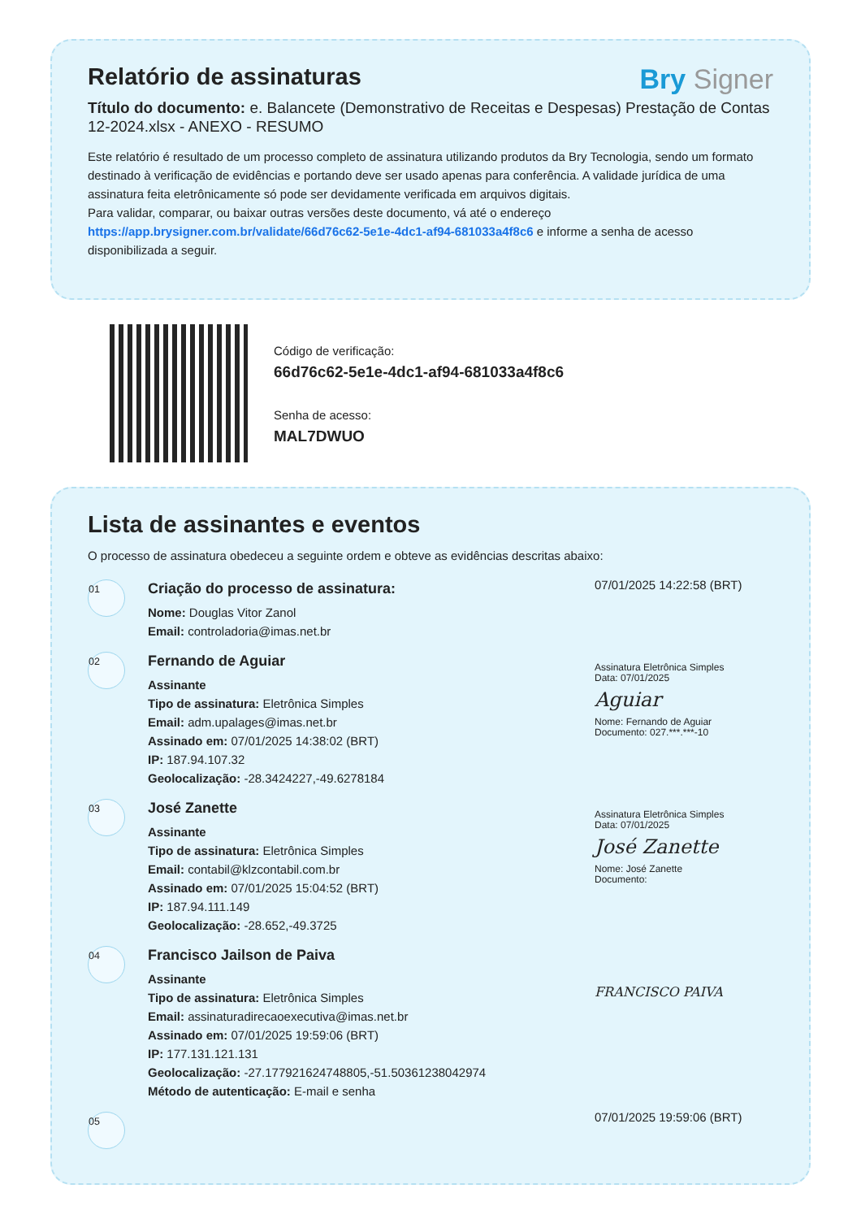Relatório de assinaturas
Bry Signer
Título do documento: e. Balancete (Demonstrativo de Receitas e Despesas) Prestação de Contas 12-2024.xlsx - ANEXO - RESUMO
Este relatório é resultado de um processo completo de assinatura utilizando produtos da Bry Tecnologia, sendo um formato destinado à verificação de evidências e portando deve ser usado apenas para conferência. A validade jurídica de uma assinatura feita eletrônicamente só pode ser devidamente verificada em arquivos digitais.
Para validar, comparar, ou baixar outras versões deste documento, vá até o endereço https://app.brysigner.com.br/validate/66d76c62-5e1e-4dc1-af94-681033a4f8c6 e informe a senha de acesso disponibilizada a seguir.
Código de verificação:
66d76c62-5e1e-4dc1-af94-681033a4f8c6
Senha de acesso:
MAL7DWUO
Lista de assinantes e eventos
O processo de assinatura obedeceu a seguinte ordem e obteve as evidências descritas abaixo:
<sup>01</sup>
Criação do processo de assinatura:
Nome: Douglas Vitor Zanol
Email: controladoria@imas.net.br
07/01/2025 14:22:58 (BRT)
<sup>02</sup>
Fernando de Aguiar
Assinante
Tipo de assinatura: Eletrônica Simples
Email: adm.upalages@imas.net.br
Assinado em: 07/01/2025 14:38:02 (BRT)
IP: 187.94.107.32
Geolocalização: -28.3424227,-49.6278184
Assinatura Eletrônica Simples
Data: 07/01/2025
Aguiar
Nome: Fernando de Aguiar
Documento: 027.***.***-10
<sup>03</sup>
José Zanette
Assinante
Tipo de assinatura: Eletrônica Simples
Email: contabil@klzcontabil.com.br
Assinado em: 07/01/2025 15:04:52 (BRT)
IP: 187.94.111.149
Geolocalização: -28.652,-49.3725
Assinatura Eletrônica Simples
Data: 07/01/2025
José Zanette
Nome: José Zanette
Documento:
<sup>04</sup>
Francisco Jailson de Paiva
Assinante
Tipo de assinatura: Eletrônica Simples
Email: assinaturadirecaoexecutiva@imas.net.br
Assinado em: 07/01/2025 19:59:06 (BRT)
IP: 177.131.121.131
Geolocalização: -27.177921624748805,-51.50361238042974
Método de autenticação: E-mail e senha
FRANCISCO PAIVA
<sup>05</sup>
07/01/2025 19:59:06 (BRT)